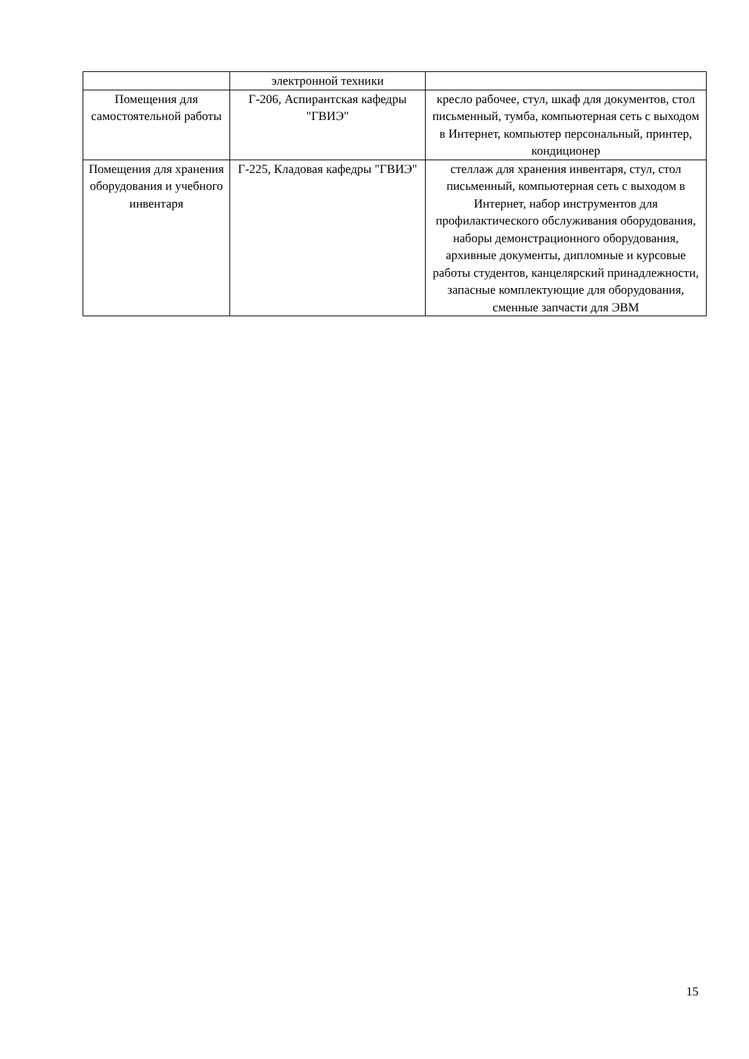| | электронной техники | |
| Помещения для самостоятельной работы | Г-206, Аспирантская кафедры "ГВИЭ" | кресло рабочее, стул, шкаф для документов, стол письменный, тумба, компьютерная сеть с выходом в Интернет, компьютер персональный, принтер, кондиционер |
| Помещения для хранения оборудования и учебного инвентаря | Г-225, Кладовая кафедры "ГВИЭ" | стеллаж для хранения инвентаря, стул, стол письменный, компьютерная сеть с выходом в Интернет, набор инструментов для профилактического обслуживания оборудования, наборы демонстрационного оборудования, архивные документы, дипломные и курсовые работы студентов, канцелярский принадлежности, запасные комплектующие для оборудования, сменные запчасти для ЭВМ |
15